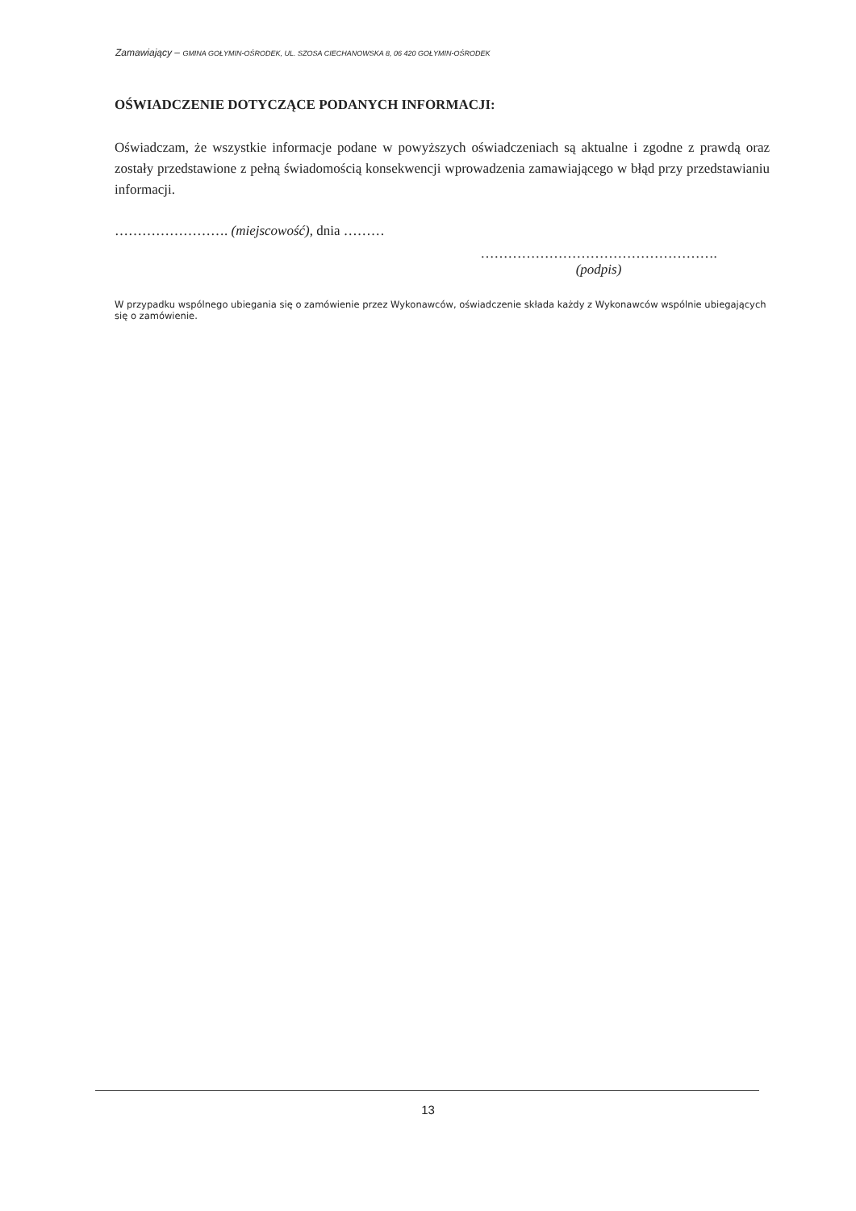Zamawiający – GMINA GOŁYMIN-OŚRODEK, UL. SZOSA CIECHANOWSKA 8, 06 420 GOŁYMIN-OŚRODEK
OŚWIADCZENIE DOTYCZĄCE PODANYCH INFORMACJI:
Oświadczam, że wszystkie informacje podane w powyższych oświadczeniach są aktualne i zgodne z prawdą oraz zostały przedstawione z pełną świadomością konsekwencji wprowadzenia zamawiającego w błąd przy przedstawianiu informacji.
……………………. (miejscowość), dnia ………
…………………………………………….
(podpis)
W przypadku wspólnego ubiegania się o zamówienie przez Wykonawców, oświadczenie składa każdy z Wykonawców wspólnie ubiegających się o zamówienie.
13